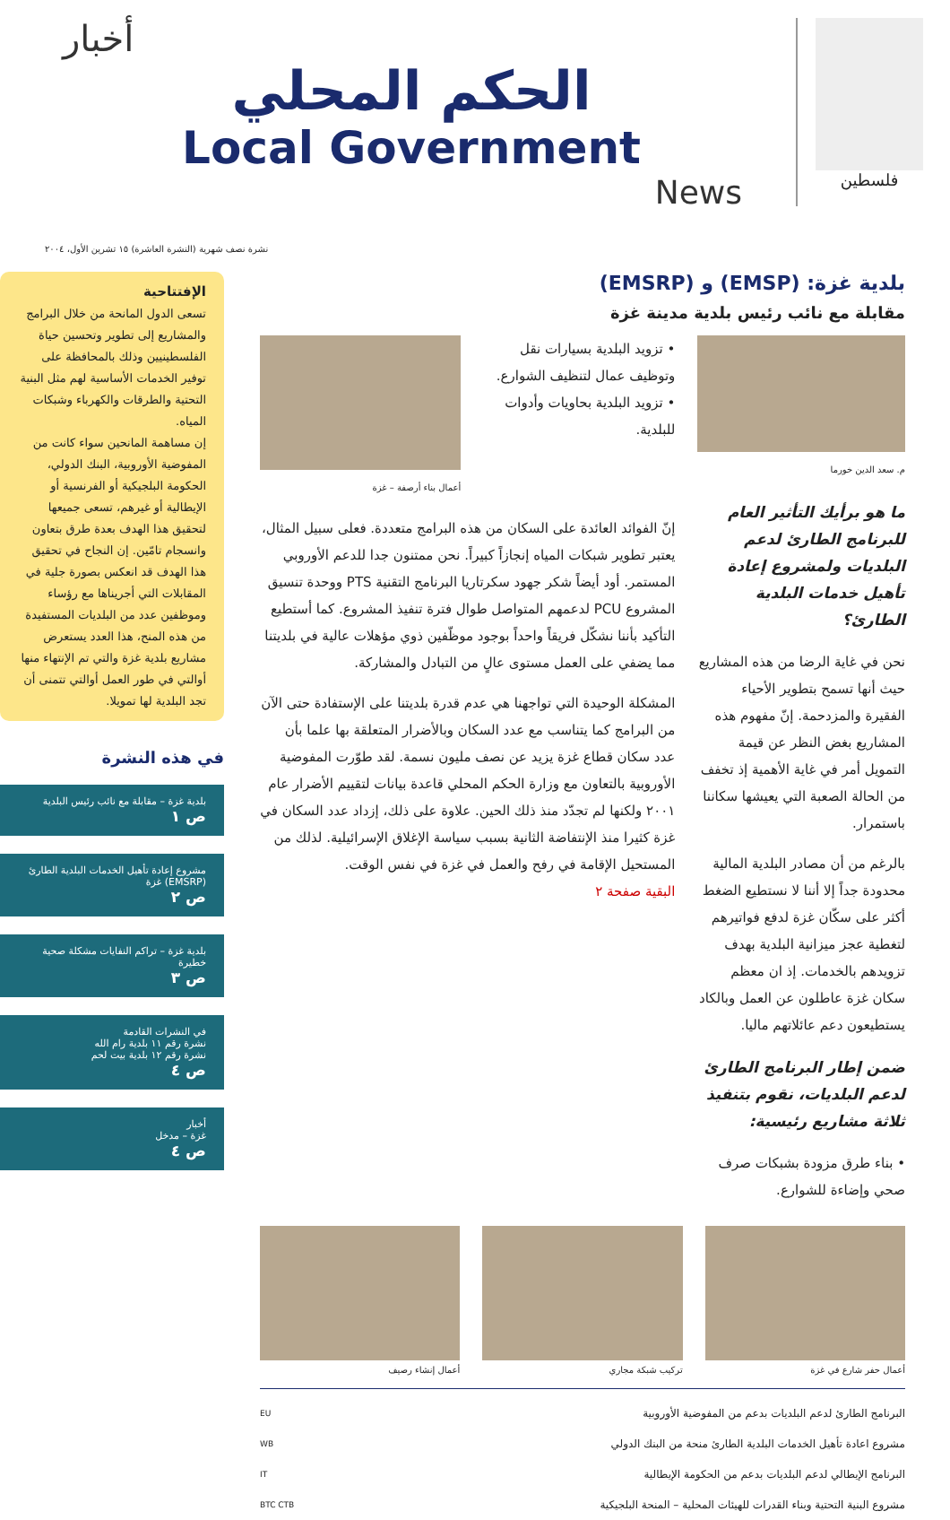فلسطين
أخبار
الحكم المحلي
Local Government
News
نشرة نصف شهرية (النشرة العاشرة) ١٥ تشرين الأول، ٢٠٠٤
بلدية غزة: (EMSP) و (EMSRP)
مقابلة مع نائب رئيس بلدية مدينة غزة
م. سعد الدين خورما
ما هو برأيك التأثير العام للبرنامج الطارئ لدعم البلديات ولمشروع إعادة تأهيل خدمات البلدية الطارئ؟
نحن في غاية الرضا من هذه المشاريع حيث أنها تسمح بتطوير الأحياء الفقيرة والمزدحمة. إنّ مفهوم هذه المشاريع بغض النظر عن قيمة التمويل أمر في غاية الأهمية إذ تخفف من الحالة الصعبة التي يعيشها سكاننا باستمرار.
بالرغم من أن مصادر البلدية المالية محدودة جداً إلا أننا لا نستطيع الضغط أكثر على سكّان غزة لدفع فواتيرهم لتغطية عجز ميزانية البلدية بهدف تزويدهم بالخدمات. إذ ان معظم سكان غزة عاطلون عن العمل وبالكاد يستطيعون دعم عائلاتهم ماليا.
ضمن إطار البرنامج الطارئ لدعم البلديات، نقوم بتنفيذ ثلاثة مشاريع رئيسية:
• بناء طرق مزودة بشبكات صرف صحي وإضاءة للشوارع.
• تزويد البلدية بسيارات نقل وتوظيف عمال لتنظيف الشوارع.
• تزويد البلدية بحاويات وأدوات للبلدية.
أعمال بناء أرصفة – غزة
إنّ الفوائد العائدة على السكان من هذه البرامج متعددة. فعلى سبيل المثال، يعتبر تطوير شبكات المياه إنجازاً كبيراً. نحن ممتنون جدا للدعم الأوروبي المستمر. أود أيضاً شكر جهود سكرتاريا البرنامج التقنية PTS ووحدة تنسيق المشروع PCU لدعمهم المتواصل طوال فترة تنفيذ المشروع. كما أستطيع التأكيد بأننا نشكّل فريقاً واحداً بوجود موظّفين ذوي مؤهلات عالية في بلديتنا مما يضفي على العمل مستوى عالٍ من التبادل والمشاركة.
المشكلة الوحيدة التي تواجهنا هي عدم قدرة بلديتنا على الإستفادة حتى الآن من البرامج كما يتناسب مع عدد السكان وبالأضرار المتعلقة بها علما بأن عدد سكان قطاع غزة يزيد عن نصف مليون نسمة. لقد طوّرت المفوضية الأوروبية بالتعاون مع وزارة الحكم المحلي قاعدة بيانات لتقييم الأضرار عام ٢٠٠١ ولكنها لم تجدّد منذ ذلك الحين. علاوة على ذلك، إزداد عدد السكان في غزة كثيرا منذ الإنتفاضة الثانية بسبب سياسة الإغلاق الإسرائيلية. لذلك من المستحيل الإقامة في رفح والعمل في غزة في نفس الوقت.
البقية صفحة ٢
أعمال حفر شارع في غزة تركيب شبكة مجاري أعمال إنشاء رصيف
البرنامج الطارئ لدعم البلديات بدعم من المفوضية الأوروبية
مشروع اعادة تأهيل الخدمات البلدية الطارئ منحة من البنك الدولي
البرنامج الإيطالي لدعم البلديات بدعم من الحكومة الإيطالية
مشروع البنية التحتية وبناء القدرات للهيئات المحلية – المنحة البلجيكية
EU
WB
IT
BTC CTB
الإفتتاحية
تسعى الدول المانحة من خلال البرامج والمشاريع إلى تطوير وتحسين حياة الفلسطينيين وذلك بالمحافظة على توفير الخدمات الأساسية لهم مثل البنية التحتية والطرقات والكهرباء وشبكات المياه.
إن مساهمة المانحين سواء كانت من المفوضية الأوروبية، البنك الدولي، الحكومة البلجيكية أو الفرنسية أو الإيطالية أو غيرهم، تسعى جميعها لتحقيق هذا الهدف بعدة طرق بتعاون وانسجام تامّين. إن النجاح في تحقيق هذا الهدف قد انعكس بصورة جلية في المقابلات التي أجريناها مع رؤساء وموظفين عدد من البلديات المستفيدة من هذه المنح، هذا العدد يستعرض مشاريع بلدية غزة والتي تم الإنتهاء منها أوالتي في طور العمل أوالتي تتمنى أن تجد البلدية لها تمويلا.
في هذه النشرة
بلدية غزة – مقابلة مع نائب رئيس البلدية
ص ١
مشروع إعادة تأهيل الخدمات البلدية الطارئ (EMSRP) غزة
ص ٢
بلدية غزة – تراكم النفايات مشكلة صحية خطيرة
ص ٣
في النشرات القادمة
نشرة رقم ١١ بلدية رام الله
نشرة رقم ١٢ بلدية بيت لحم
ص ٤
أخبار
غزة – مدخل
ص ٤